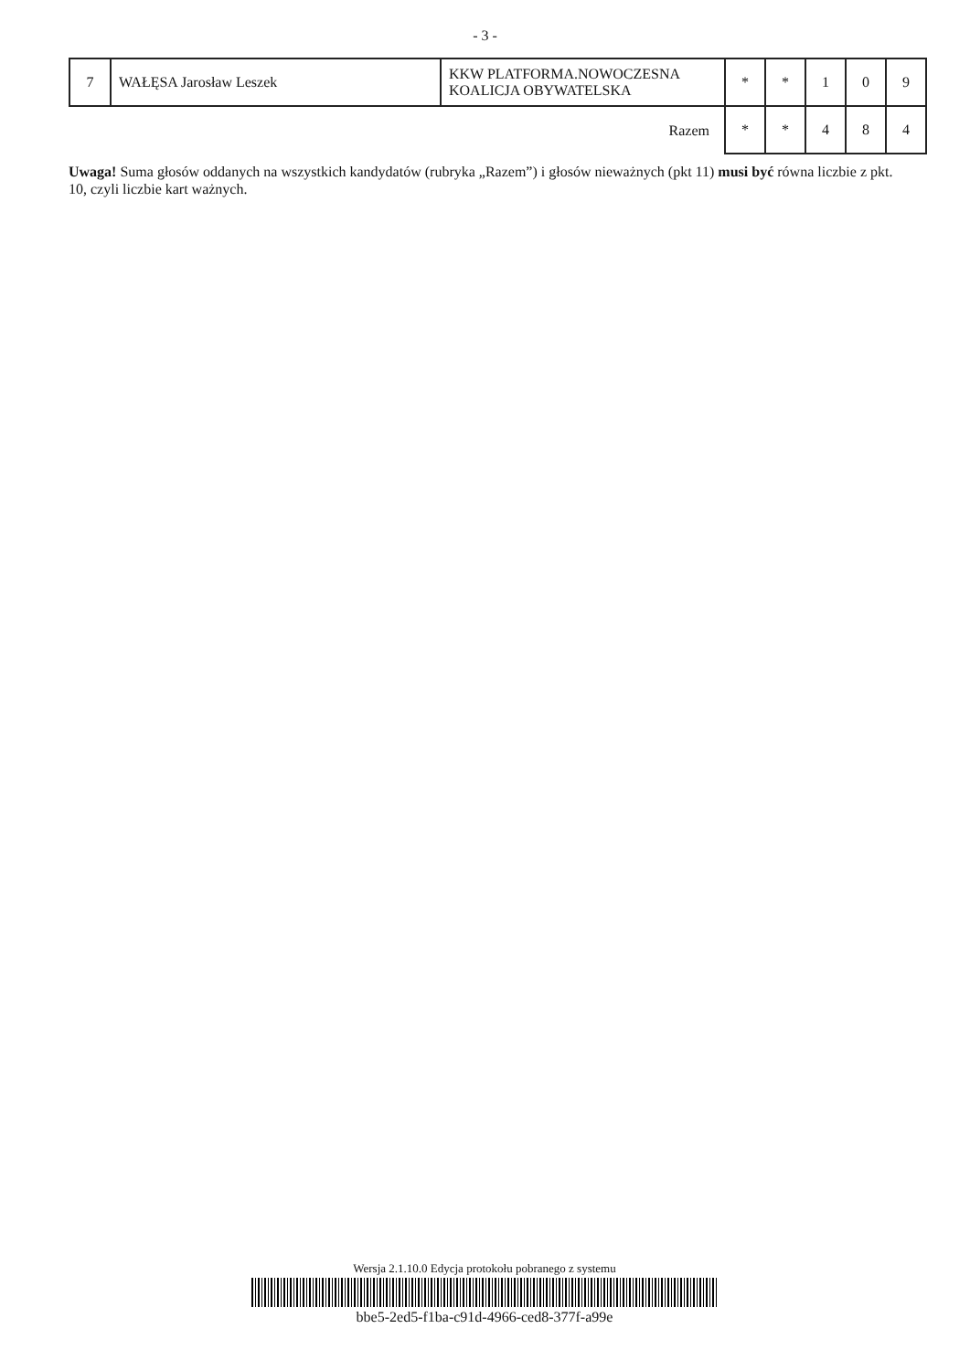- 3 -
| 7 | WAŁĘSA Jarosław Leszek | KKW PLATFORMA.NOWOCZESNA KOALICJA OBYWATELSKA | * | * | 1 | 0 | 9 |
| Razem | | | * | * | 4 | 8 | 4 |
Uwaga! Suma głosów oddanych na wszystkich kandydatów (rubryka „Razem”) i głosów nieważnych (pkt 11) musi być równa liczbie z pkt. 10, czyli liczbie kart ważnych.
Wersja 2.1.10.0 Edycja protokołu pobranego z systemu
bbe5-2ed5-f1ba-c91d-4966-ced8-377f-a99e